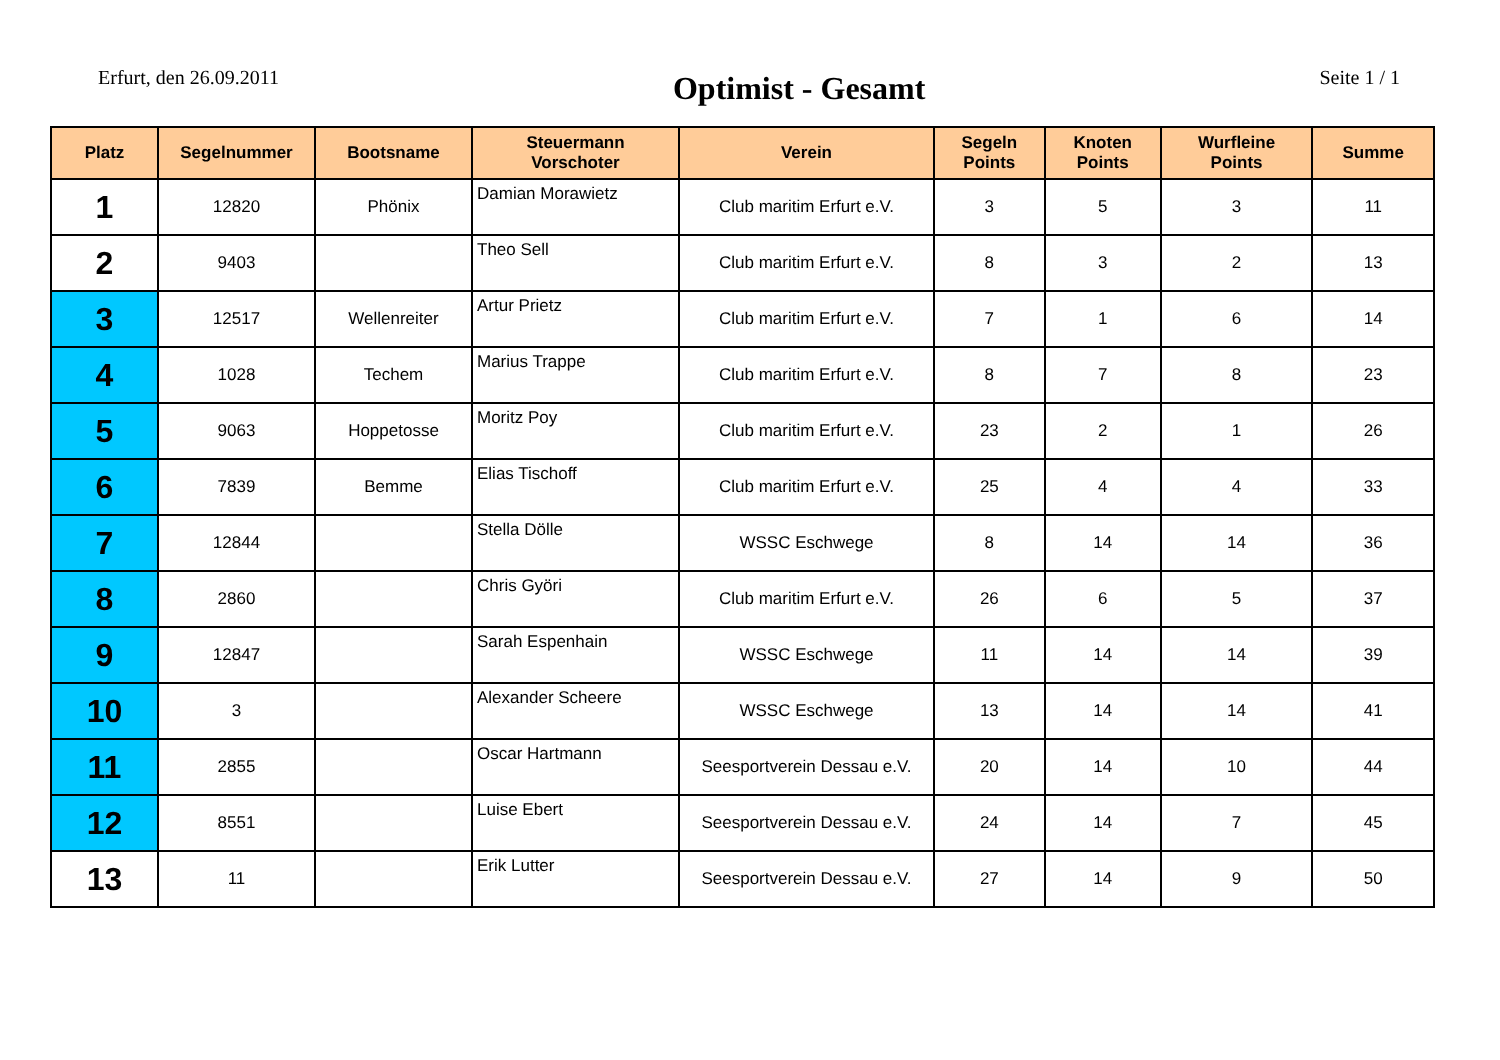Erfurt, den 26.09.2011
Optimist - Gesamt
Seite 1 / 1
| Platz | Segelnummer | Bootsname | Steuermann Vorschoter | Verein | Segeln Points | Knoten Points | Wurfleine Points | Summe |
| --- | --- | --- | --- | --- | --- | --- | --- | --- |
| 1 | 12820 | Phönix | Damian Morawietz | Club maritim Erfurt e.V. | 3 | 5 | 3 | 11 |
| 2 | 9403 | | Theo Sell | Club maritim Erfurt e.V. | 8 | 3 | 2 | 13 |
| 3 | 12517 | Wellenreiter | Artur Prietz | Club maritim Erfurt e.V. | 7 | 1 | 6 | 14 |
| 4 | 1028 | Techem | Marius Trappe | Club maritim Erfurt e.V. | 8 | 7 | 8 | 23 |
| 5 | 9063 | Hoppetosse | Moritz Poy | Club maritim Erfurt e.V. | 23 | 2 | 1 | 26 |
| 6 | 7839 | Bemme | Elias Tischoff | Club maritim Erfurt e.V. | 25 | 4 | 4 | 33 |
| 7 | 12844 | | Stella Dölle | WSSC Eschwege | 8 | 14 | 14 | 36 |
| 8 | 2860 | | Chris Györi | Club maritim Erfurt e.V. | 26 | 6 | 5 | 37 |
| 9 | 12847 | | Sarah Espenhain | WSSC Eschwege | 11 | 14 | 14 | 39 |
| 10 | 3 | | Alexander Scheere | WSSC Eschwege | 13 | 14 | 14 | 41 |
| 11 | 2855 | | Oscar Hartmann | Seesportverein Dessau e.V. | 20 | 14 | 10 | 44 |
| 12 | 8551 | | Luise Ebert | Seesportverein Dessau e.V. | 24 | 14 | 7 | 45 |
| 13 | 11 | | Erik Lutter | Seesportverein Dessau e.V. | 27 | 14 | 9 | 50 |